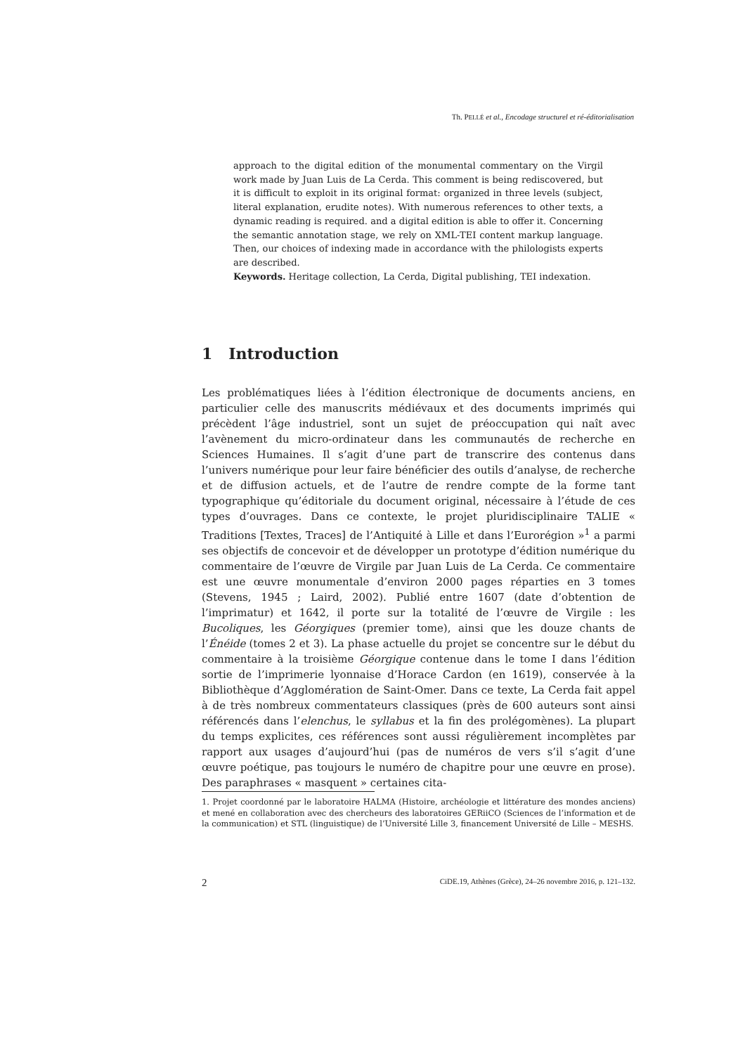Th. PELLÉ et al., Encodage structurel et ré-éditorialisation
approach to the digital edition of the monumental commentary on the Virgil work made by Juan Luis de La Cerda. This comment is being rediscovered, but it is difficult to exploit in its original format: organized in three levels (subject, literal explanation, erudite notes). With numerous references to other texts, a dynamic reading is required. and a digital edition is able to offer it. Concerning the semantic annotation stage, we rely on XML-TEI content markup language. Then, our choices of indexing made in accordance with the philologists experts are described.
Keywords. Heritage collection, La Cerda, Digital publishing, TEI indexation.
1 Introduction
Les problématiques liées à l’édition électronique de documents anciens, en particulier celle des manuscrits médiévaux et des documents imprimés qui précèdent l’âge industriel, sont un sujet de préoccupation qui naît avec l’avènement du micro-ordinateur dans les communautés de recherche en Sciences Humaines. Il s’agit d’une part de transcrire des contenus dans l’univers numérique pour leur faire bénéficier des outils d’analyse, de recherche et de diffusion actuels, et de l’autre de rendre compte de la forme tant typographique qu’éditoriale du document original, nécessaire à l’étude de ces types d’ouvrages. Dans ce contexte, le projet pluridisciplinaire TALIE « Traditions [Textes, Traces] de l’Antiquité à Lille et dans l’Eurorégion »<sup>1</sup> a parmi ses objectifs de concevoir et de développer un prototype d’édition numérique du commentaire de l’œuvre de Virgile par Juan Luis de La Cerda. Ce commentaire est une œuvre monumentale d’environ 2000 pages réparties en 3 tomes (Stevens, 1945 ; Laird, 2002). Publié entre 1607 (date d’obtention de l’imprimatur) et 1642, il porte sur la totalité de l’œuvre de Virgile : les Bucoliques, les Géorgiques (premier tome), ainsi que les douze chants de l’Énéide (tomes 2 et 3). La phase actuelle du projet se concentre sur le début du commentaire à la troisième Géorgique contenue dans le tome I dans l’édition sortie de l’imprimerie lyonnaise d’Horace Cardon (en 1619), conservée à la Bibliothèque d’Agglomération de Saint-Omer. Dans ce texte, La Cerda fait appel à de très nombreux commentateurs classiques (près de 600 auteurs sont ainsi référencés dans l’elenchus, le syllabus et la fin des prolégomènes). La plupart du temps explicites, ces références sont aussi régulièrement incomplètes par rapport aux usages d’aujourd’hui (pas de numéros de vers s’il s’agit d’une œuvre poétique, pas toujours le numéro de chapitre pour une œuvre en prose). Des paraphrases « masquent » certaines cita-
1. Projet coordonné par le laboratoire HALMA (Histoire, archéologie et littérature des mondes anciens) et mené en collaboration avec des chercheurs des laboratoires GERiiCO (Sciences de l’information et de la communication) et STL (linguistique) de l’Université Lille 3, financement Université de Lille – MESHS.
2 CiDE.19, Athènes (Grèce), 24–26 novembre 2016, p. 121–132.